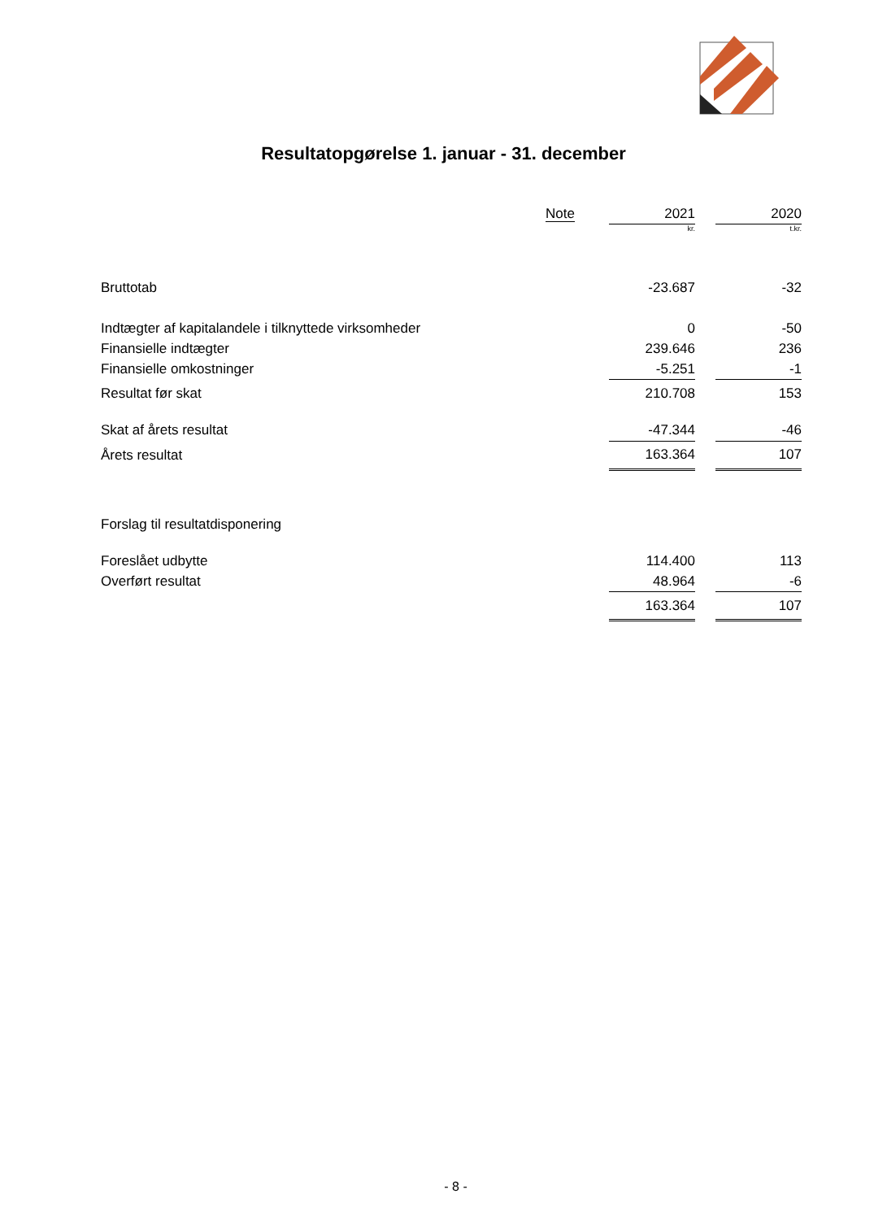Resultatopgørelse 1. januar - 31. december
| | Note | | 2021 | | 2020 |
| --- | --- | --- | --- | --- | --- |
| | | | kr. | | t.kr. |
| Bruttotab | | | -23.687 | | -32 |
| Indtægter af kapitalandele i tilknyttede virksomheder | | | 0 | | -50 |
| Finansielle indtægter | | | 239.646 | | 236 |
| Finansielle omkostninger | | | -5.251 | | -1 |
| Resultat før skat | | | 210.708 | | 153 |
| Skat af årets resultat | | | -47.344 | | -46 |
| Årets resultat | | | 163.364 | | 107 |
| Forslag til resultatdisponering | | | | | |
| Foreslået udbytte | | | 114.400 | | 113 |
| Overført resultat | | | 48.964 | | -6 |
| | | | 163.364 | | 107 |
- 8 -